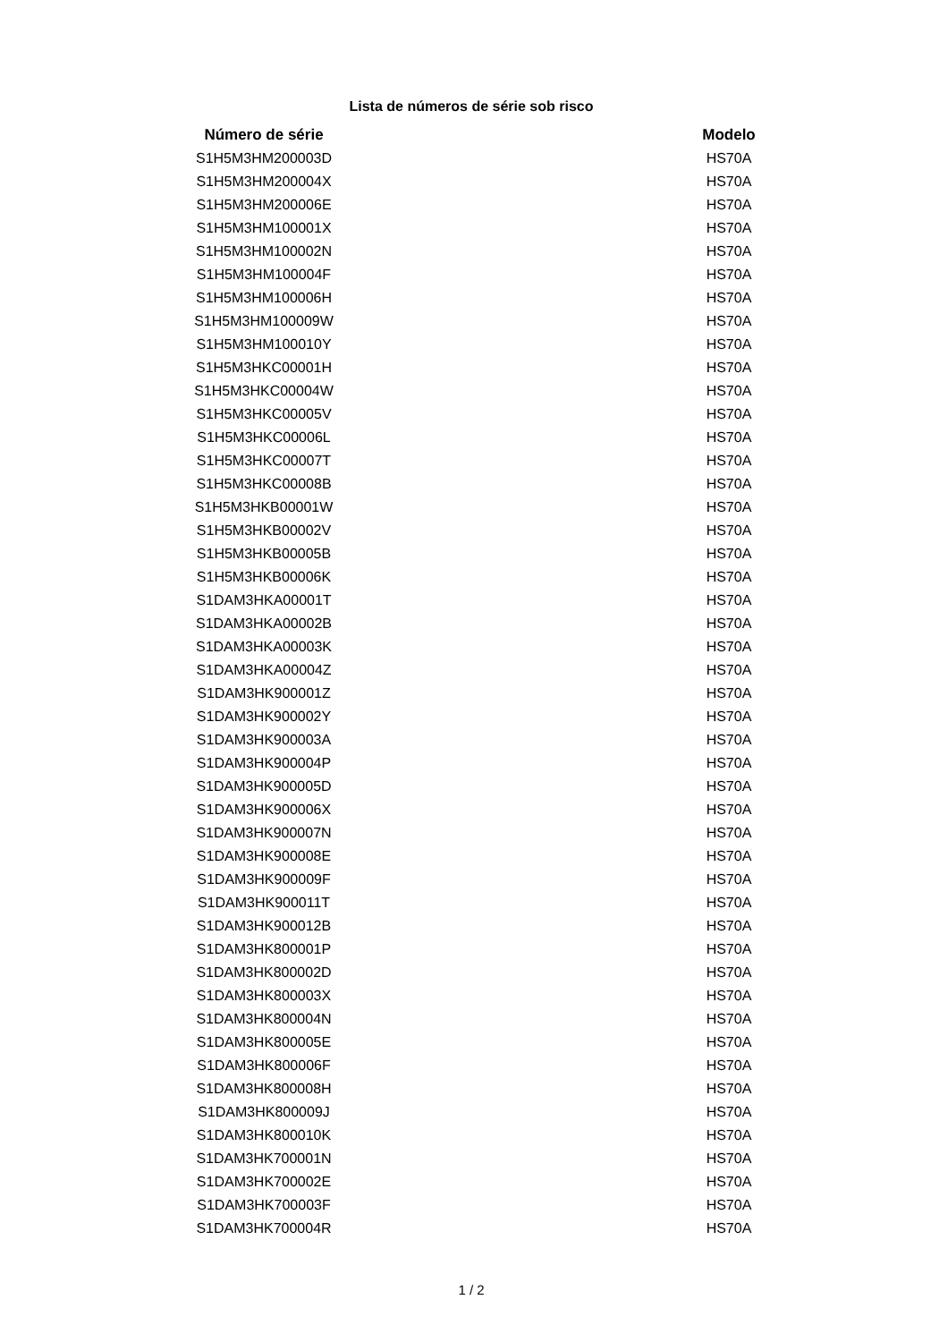Lista de números de série sob risco
| Número de série | | Modelo |
| S1H5M3HM200003D | | HS70A |
| S1H5M3HM200004X | | HS70A |
| S1H5M3HM200006E | | HS70A |
| S1H5M3HM100001X | | HS70A |
| S1H5M3HM100002N | | HS70A |
| S1H5M3HM100004F | | HS70A |
| S1H5M3HM100006H | | HS70A |
| S1H5M3HM100009W | | HS70A |
| S1H5M3HM100010Y | | HS70A |
| S1H5M3HKC00001H | | HS70A |
| S1H5M3HKC00004W | | HS70A |
| S1H5M3HKC00005V | | HS70A |
| S1H5M3HKC00006L | | HS70A |
| S1H5M3HKC00007T | | HS70A |
| S1H5M3HKC00008B | | HS70A |
| S1H5M3HKB00001W | | HS70A |
| S1H5M3HKB00002V | | HS70A |
| S1H5M3HKB00005B | | HS70A |
| S1H5M3HKB00006K | | HS70A |
| S1DAM3HKA00001T | | HS70A |
| S1DAM3HKA00002B | | HS70A |
| S1DAM3HKA00003K | | HS70A |
| S1DAM3HKA00004Z | | HS70A |
| S1DAM3HK900001Z | | HS70A |
| S1DAM3HK900002Y | | HS70A |
| S1DAM3HK900003A | | HS70A |
| S1DAM3HK900004P | | HS70A |
| S1DAM3HK900005D | | HS70A |
| S1DAM3HK900006X | | HS70A |
| S1DAM3HK900007N | | HS70A |
| S1DAM3HK900008E | | HS70A |
| S1DAM3HK900009F | | HS70A |
| S1DAM3HK900011T | | HS70A |
| S1DAM3HK900012B | | HS70A |
| S1DAM3HK800001P | | HS70A |
| S1DAM3HK800002D | | HS70A |
| S1DAM3HK800003X | | HS70A |
| S1DAM3HK800004N | | HS70A |
| S1DAM3HK800005E | | HS70A |
| S1DAM3HK800006F | | HS70A |
| S1DAM3HK800008H | | HS70A |
| S1DAM3HK800009J | | HS70A |
| S1DAM3HK800010K | | HS70A |
| S1DAM3HK700001N | | HS70A |
| S1DAM3HK700002E | | HS70A |
| S1DAM3HK700003F | | HS70A |
| S1DAM3HK700004R | | HS70A |
1 / 2